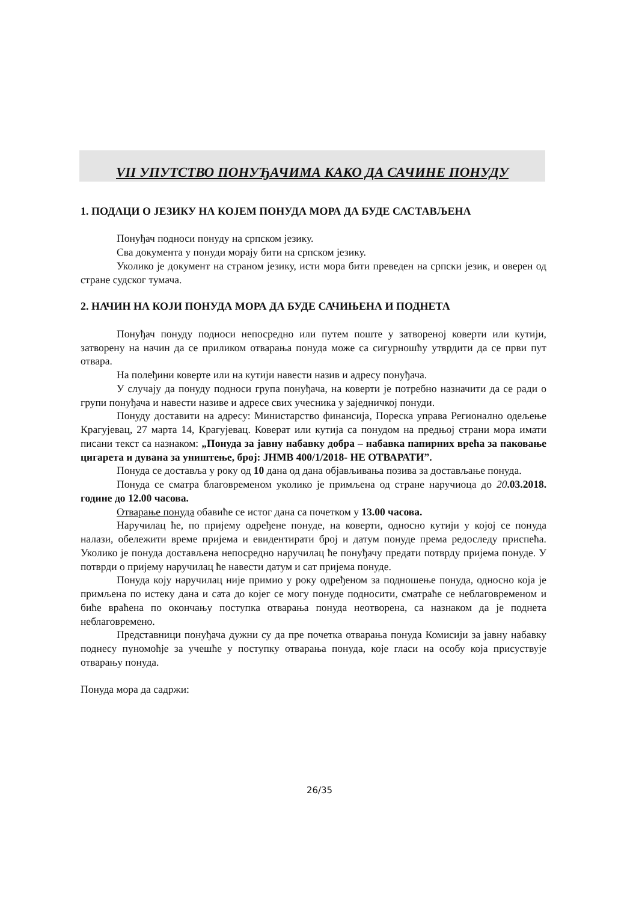VII УПУТСТВО ПОНУЂАЧИМА КАКО ДА САЧИНЕ ПОНУДУ
1. ПОДАЦИ О ЈЕЗИКУ НА КОЈЕМ ПОНУДА МОРА ДА БУДЕ САСТАВЉЕНА
Понуђач подноси понуду на српском језику.
Сва документа у понуди морају бити на српском језику.
Уколико је документ на страном језику, исти мора бити преведен на српски језик, и оверен од стране судског тумача.
2. НАЧИН НА КОЈИ ПОНУДА МОРА ДА БУДЕ САЧИЊЕНА И ПОДНЕТА
Понуђач понуду подноси непосредно или путем поште у затвореној коверти или кутији, затворену на начин да се приликом отварања понуда може са сигурношћу утврдити да се први пут отвара.
На полеђини коверте или на кутији навести назив и адресу понуђача.
У случају да понуду подноси група понуђача, на коверти је потребно назначити да се ради о групи понуђача и навести називе и адресе свих учесника у заједничкој понуди.
Понуду доставити на адресу: Министарство финансија, Пореска управа Регионално одељење Крагујевац, 27 марта 14, Крагујевац. Коверат или кутија са понудом на предњој страни мора имати писани текст са назнаком: „Понуда за јавну набавку добра – набавка папирних врећа за паковање цигарета и дувана за уништење, број: ЈНМВ 400/1/2018- НЕ ОТВАРАТИ”.
Понуда се доставља у року од 10 дана од дана објављивања позива за достављање понуда.
Понуда се сматра благовременом уколико је примљена од стране наручиоца до 20.03.2018. године до 12.00 часова.
Отварање понуда обавиће се истог дана са почетком у 13.00 часова.
Наручилац ће, по пријему одређене понуде, на коверти, односно кутији у којој се понуда налази, обележити време пријема и евидентирати број и датум понуде према редоследу приспећа. Уколико је понуда достављена непосредно наручилац ће понуђачу предати потврду пријема понуде. У потврди о пријему наручилац ће навести датум и сат пријема понуде.
Понуда коју наручилац није примио у року одређеном за подношење понуда, односно која је примљена по истеку дана и сата до којег се могу понуде подносити, сматраће се неблаговременом и биће враћена по окончању поступка отварања понуда неотворена, са назнаком да је поднета неблаговремено.
Представници понуђача дужни су да пре почетка отварања понуда Комисији за јавну набавку поднесу пуномоћје за учешће у поступку отварања понуда, које гласи на особу која присуствује отварању понуда.
Понуда мора да садржи:
26/35